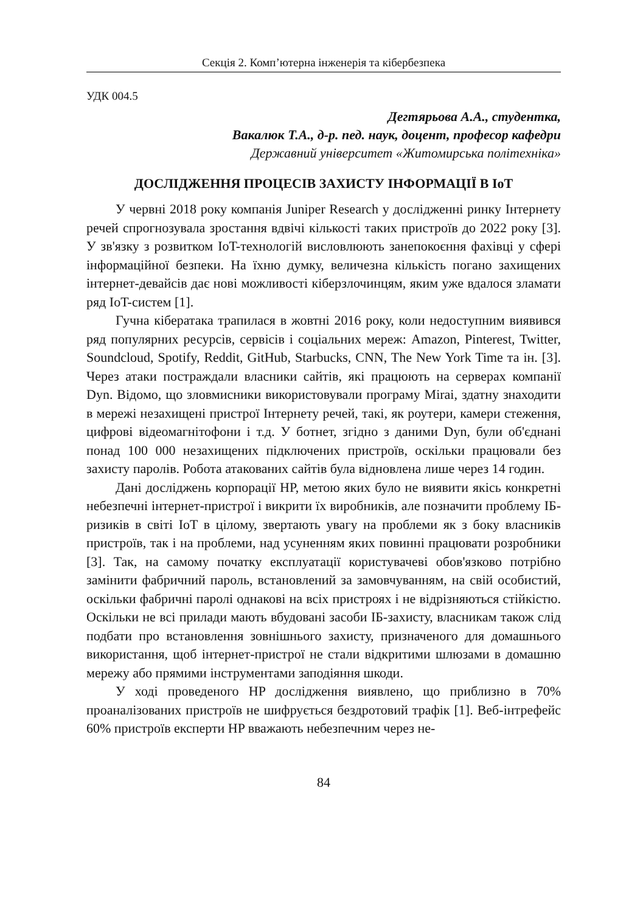Секція 2. Комп’ютерна інженерія та кібербезпека
УДК 004.5
Дегтярьова А.А., студентка,
Вакалюк Т.А., д-р. пед. наук, доцент, професор кафедри
Державний університет «Житомирська політехніка»
ДОСЛІДЖЕННЯ ПРОЦЕСІВ ЗАХИСТУ ІНФОРМАЦІЇ В IoT
У червні 2018 року компанія Juniper Research у дослідженні ринку Інтернету речей спрогнозувала зростання вдвічі кількості таких пристроїв до 2022 року [3]. У зв'язку з розвитком IoT-технологій висловлюють занепокоєння фахівці у сфері інформаційної безпеки. На їхню думку, величезна кількість погано захищених інтернет-девайсів дає нові можливості кіберзлочинцям, яким уже вдалося зламати ряд IoT-систем [1].
Гучна кібератака трапилася в жовтні 2016 року, коли недоступним виявився ряд популярних ресурсів, сервісів і соціальних мереж: Amazon, Pinterest, Twitter, Soundcloud, Spotify, Reddit, GitHub, Starbucks, CNN, The New York Time та ін. [3]. Через атаки постраждали власники сайтів, які працюють на серверах компанії Dyn. Відомо, що зловмисники використовували програму Mirai, здатну знаходити в мережі незахищені пристрої Інтернету речей, такі, як роутери, камери стеження, цифрові відеомагнітофони і т.д. У ботнет, згідно з даними Dyn, були об'єднані понад 100 000 незахищених підключених пристроїв, оскільки працювали без захисту паролів. Робота атакованих сайтів була відновлена лише через 14 годин.
Дані досліджень корпорації HP, метою яких було не виявити якісь конкретні небезпечні інтернет-пристрої і викрити їх виробників, але позначити проблему ІБ-ризиків в світі IoT в цілому, звертають увагу на проблеми як з боку власників пристроїв, так і на проблеми, над усуненням яких повинні працювати розробники [3]. Так, на самому початку експлуатації користувачеві обов'язково потрібно замінити фабричний пароль, встановлений за замовчуванням, на свій особистий, оскільки фабричні паролі однакові на всіх пристроях і не відрізняються стійкістю. Оскільки не всі прилади мають вбудовані засоби ІБ-захисту, власникам також слід подбати про встановлення зовнішнього захисту, призначеного для домашнього використання, щоб інтернет-пристрої не стали відкритими шлюзами в домашню мережу або прямими інструментами заподіяння шкоди.
У ході проведеного HP дослідження виявлено, що приблизно в 70% проаналізованих пристроїв не шифрується бездротовий трафік [1]. Веб-інтрефейс 60% пристроїв експерти HP вважають небезпечним через не-
84